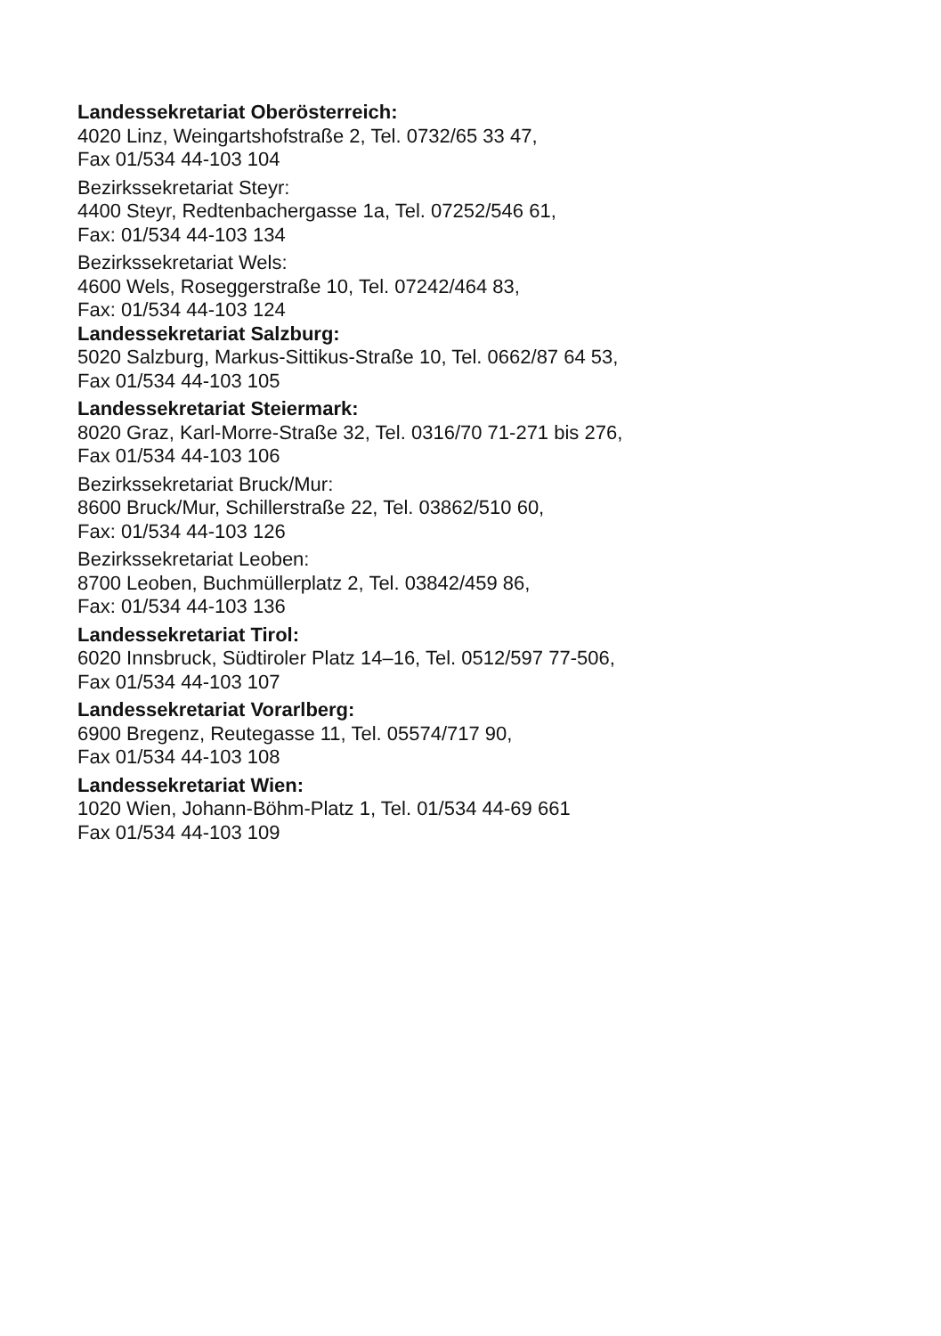Landessekretariat Oberösterreich:
4020 Linz, Weingartshofstraße 2, Tel. 0732/65 33 47,
Fax 01/534 44-103 104
Bezirkssekretariat Steyr:
4400 Steyr, Redtenbachergasse 1a, Tel. 07252/546 61,
Fax: 01/534 44-103 134
Bezirkssekretariat Wels:
4600 Wels, Roseggerstraße 10, Tel. 07242/464 83,
Fax: 01/534 44-103 124
Landessekretariat Salzburg:
5020 Salzburg, Markus-Sittikus-Straße 10, Tel. 0662/87 64 53,
Fax 01/534 44-103 105
Landessekretariat Steiermark:
8020 Graz, Karl-Morre-Straße 32, Tel. 0316/70 71-271 bis 276,
Fax 01/534 44-103 106
Bezirkssekretariat Bruck/Mur:
8600 Bruck/Mur, Schillerstraße 22, Tel. 03862/510 60,
Fax: 01/534 44-103 126
Bezirkssekretariat Leoben:
8700 Leoben, Buchmüllerplatz 2, Tel. 03842/459 86,
Fax: 01/534 44-103 136
Landessekretariat Tirol:
6020 Innsbruck, Südtiroler Platz 14–16, Tel. 0512/597 77-506,
Fax 01/534 44-103 107
Landessekretariat Vorarlberg:
6900 Bregenz, Reutegasse 11, Tel. 05574/717 90,
Fax 01/534 44-103 108
Landessekretariat Wien:
1020 Wien, Johann-Böhm-Platz 1, Tel. 01/534 44-69 661
Fax 01/534 44-103 109